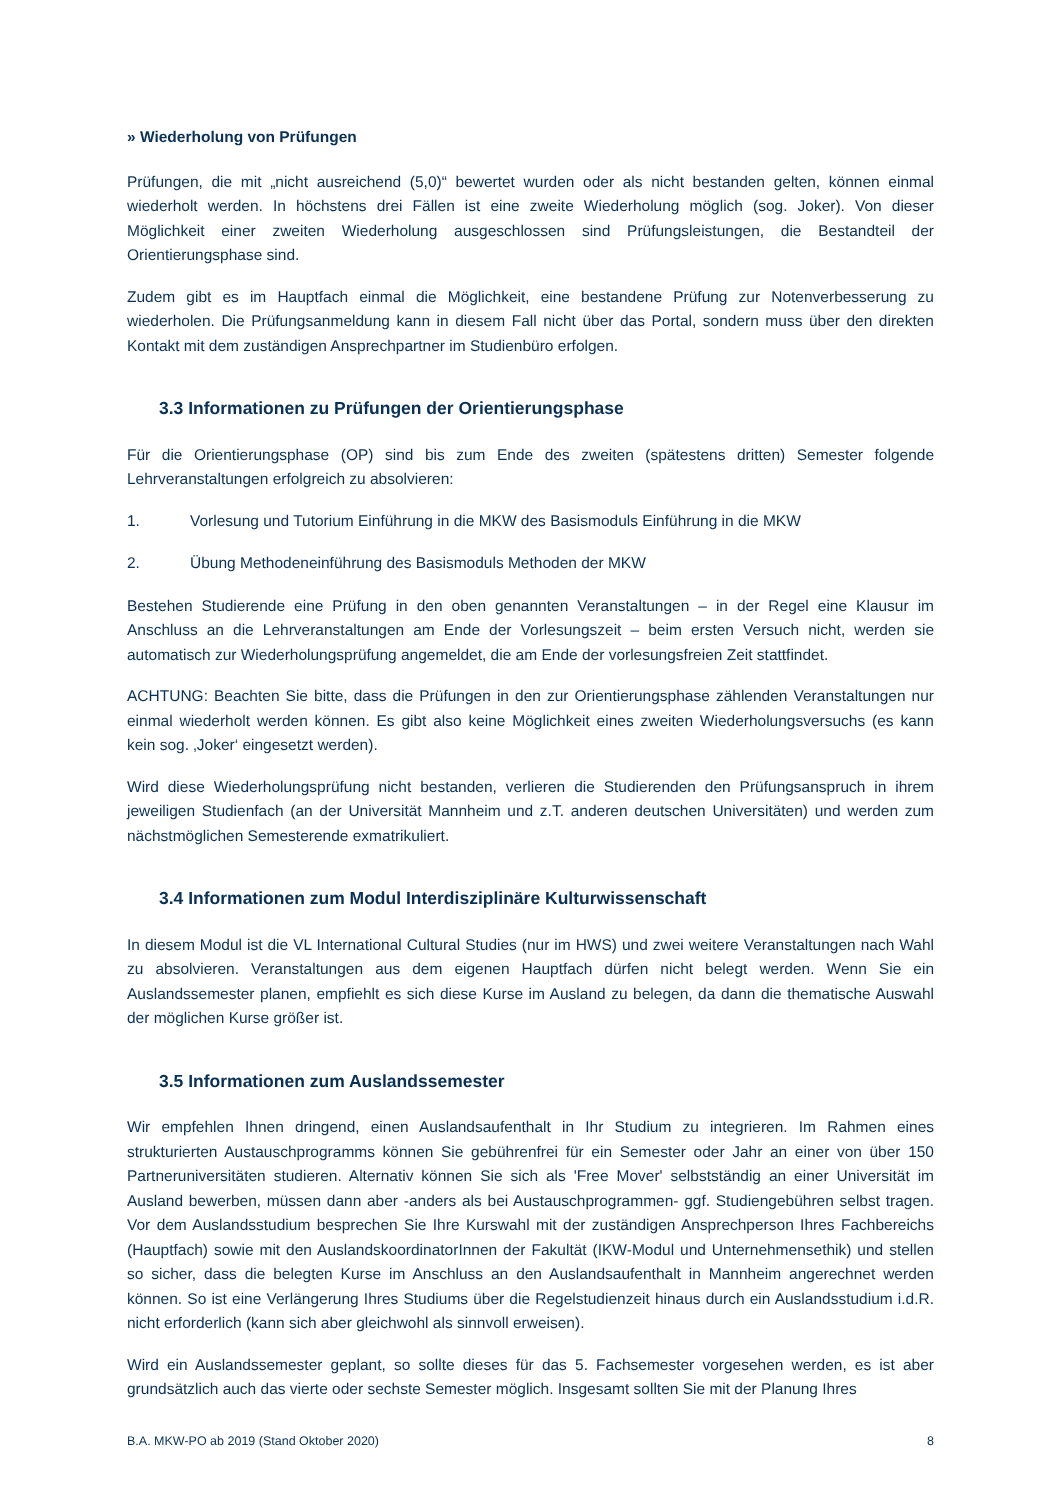» Wiederholung von Prüfungen
Prüfungen, die mit „nicht ausreichend (5,0)“ bewertet wurden oder als nicht bestanden gelten, können einmal wiederholt werden. In höchstens drei Fällen ist eine zweite Wiederholung möglich (sog. Joker). Von dieser Möglichkeit einer zweiten Wiederholung ausgeschlossen sind Prüfungsleistungen, die Bestandteil der Orientierungsphase sind.
Zudem gibt es im Hauptfach einmal die Möglichkeit, eine bestandene Prüfung zur Notenverbesserung zu wiederholen. Die Prüfungsanmeldung kann in diesem Fall nicht über das Portal, sondern muss über den direkten Kontakt mit dem zuständigen Ansprechpartner im Studienbüro erfolgen.
3.3 Informationen zu Prüfungen der Orientierungsphase
Für die Orientierungsphase (OP) sind bis zum Ende des zweiten (spätestens dritten) Semester folgende Lehrveranstaltungen erfolgreich zu absolvieren:
1. Vorlesung und Tutorium Einführung in die MKW des Basismoduls Einführung in die MKW
2. Übung Methodeneinführung des Basismoduls Methoden der MKW
Bestehen Studierende eine Prüfung in den oben genannten Veranstaltungen – in der Regel eine Klausur im Anschluss an die Lehrveranstaltungen am Ende der Vorlesungszeit – beim ersten Versuch nicht, werden sie automatisch zur Wiederholungsprüfung angemeldet, die am Ende der vorlesungsfreien Zeit stattfindet.
ACHTUNG: Beachten Sie bitte, dass die Prüfungen in den zur Orientierungsphase zählenden Veranstaltungen nur einmal wiederholt werden können. Es gibt also keine Möglichkeit eines zweiten Wiederholungsversuchs (es kann kein sog. ‚Joker‘ eingesetzt werden).
Wird diese Wiederholungsprüfung nicht bestanden, verlieren die Studierenden den Prüfungsanspruch in ihrem jeweiligen Studienfach (an der Universität Mannheim und z.T. anderen deutschen Universitäten) und werden zum nächstmöglichen Semesterende exmatrikuliert.
3.4 Informationen zum Modul Interdisziplinäre Kulturwissenschaft
In diesem Modul ist die VL International Cultural Studies (nur im HWS) und zwei weitere Veranstaltungen nach Wahl zu absolvieren. Veranstaltungen aus dem eigenen Hauptfach dürfen nicht belegt werden. Wenn Sie ein Auslandssemester planen, empfiehlt es sich diese Kurse im Ausland zu belegen, da dann die thematische Auswahl der möglichen Kurse größer ist.
3.5 Informationen zum Auslandssemester
Wir empfehlen Ihnen dringend, einen Auslandsaufenthalt in Ihr Studium zu integrieren. Im Rahmen eines strukturierten Austauschprogramms können Sie gebührenfrei für ein Semester oder Jahr an einer von über 150 Partneruniversitäten studieren. Alternativ können Sie sich als 'Free Mover' selbstständig an einer Universität im Ausland bewerben, müssen dann aber -anders als bei Austauschprogrammen- ggf. Studiengebühren selbst tragen. Vor dem Auslandsstudium besprechen Sie Ihre Kurswahl mit der zuständigen Ansprechperson Ihres Fachbereichs (Hauptfach) sowie mit den AuslandskoordinatorInnen der Fakultät (IKW-Modul und Unternehmensethik) und stellen so sicher, dass die belegten Kurse im Anschluss an den Auslandsaufenthalt in Mannheim angerechnet werden können. So ist eine Verlängerung Ihres Studiums über die Regelstudienzeit hinaus durch ein Auslandsstudium i.d.R. nicht erforderlich (kann sich aber gleichwohl als sinnvoll erweisen).
Wird ein Auslandssemester geplant, so sollte dieses für das 5. Fachsemester vorgesehen werden, es ist aber grundsätzlich auch das vierte oder sechste Semester möglich. Insgesamt sollten Sie mit der Planung Ihres
B.A. MKW-PO ab 2019 (Stand Oktober 2020) 8